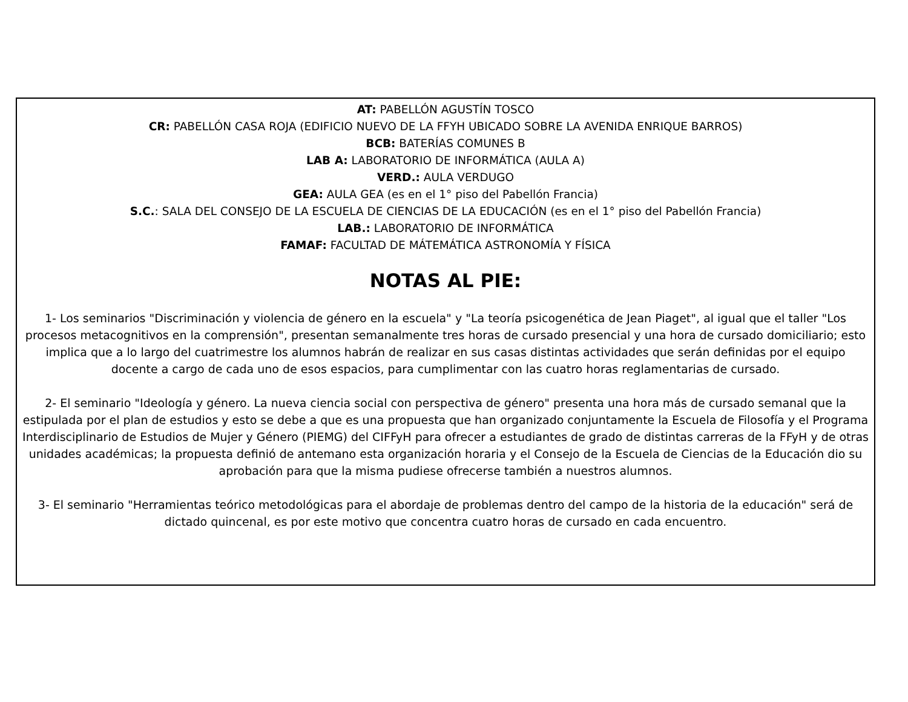AT: PABELLÓN AGUSTÍN TOSCO
CR: PABELLÓN CASA ROJA (EDIFICIO NUEVO DE LA FFYH UBICADO SOBRE LA AVENIDA ENRIQUE BARROS)
BCB: BATERÍAS COMUNES B
LAB A: LABORATORIO DE INFORMÁTICA (AULA A)
VERD.: AULA VERDUGO
GEA: AULA GEA (es en el 1° piso del Pabellón Francia)
S.C.: SALA DEL CONSEJO DE LA ESCUELA DE CIENCIAS DE LA EDUCACIÓN (es en el 1° piso del Pabellón Francia)
LAB.: LABORATORIO DE INFORMÁTICA
FAMAF: FACULTAD DE MÁTEMÁTICA ASTRONOMÍA Y FÍSICA
NOTAS AL PIE:
1- Los seminarios "Discriminación y violencia de género en la escuela" y "La teoría psicogenética de Jean Piaget", al igual que el taller "Los procesos metacognitivos en la comprensión", presentan semanalmente tres horas de cursado presencial y una hora de cursado domiciliario; esto implica que a lo largo del cuatrimestre los alumnos habrán de realizar en sus casas distintas actividades que serán definidas por el equipo docente a cargo de cada uno de esos espacios, para cumplimentar con las cuatro horas reglamentarias de cursado.
2- El seminario "Ideología y género. La nueva ciencia social con perspectiva de género" presenta una hora más de cursado semanal que la estipulada por el plan de estudios y esto se debe a que es una propuesta que han organizado conjuntamente la Escuela de Filosofía y el Programa Interdisciplinario de Estudios de Mujer y Género (PIEMG) del CIFFyH para ofrecer a estudiantes de grado de distintas carreras de la FFyH y de otras unidades académicas; la propuesta definió de antemano esta organización horaria y el Consejo de la Escuela de Ciencias de la Educación dio su aprobación para que la misma pudiese ofrecerse también a nuestros alumnos.
3- El seminario "Herramientas teórico metodológicas para el abordaje de problemas dentro del campo de la historia de la educación" será de dictado quincenal, es por este motivo que concentra cuatro horas de cursado en cada encuentro.